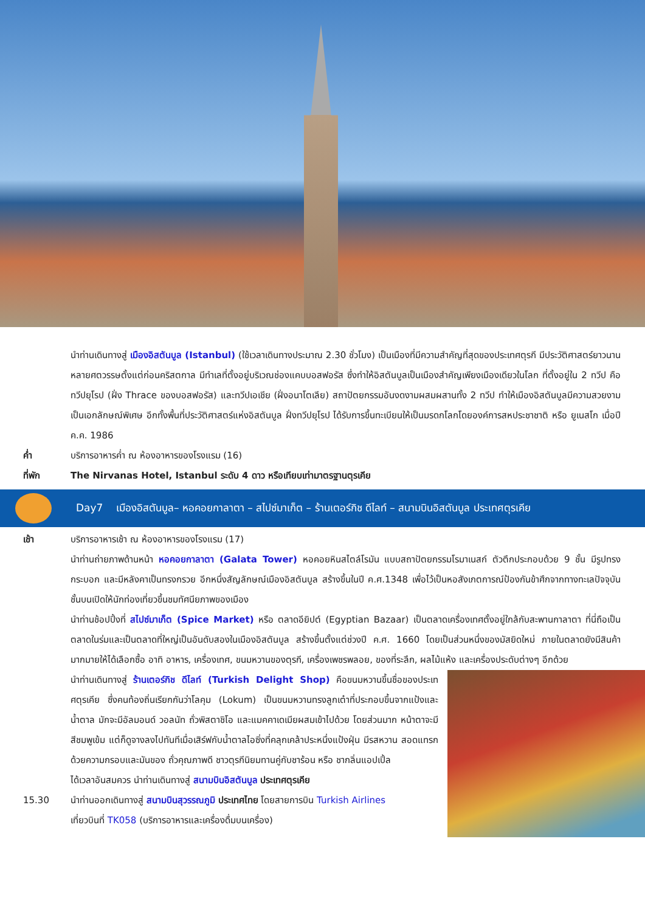นำท่านเดินทางสู่ เมืองอิสตันบูล (Istanbul) (ใช้เวลาเดินทางประมาณ 2.30 ชั่วโมง) เป็นเมืองที่มีความสำคัญที่สุดของประเทศตุรกี มีประวัติศาสตร์ยาวนานหลายศตวรรษตั้งแต่ก่อนคริสตกาล มีทำเลที่ตั้งอยู่บริเวณช่องแคบบอสฟอรัส ซึ่งทำให้อิสตันบูลเป็นเมืองสำคัญเพียงเมืองเดียวในโลก ที่ตั้งอยู่ใน 2 ทวีป คือ ทวีปยุโรป (ฝั่ง Thrace ของบอสฟอรัส) และทวีปเอเชีย (ฝั่งอนาโตเลีย) สถาปัตยกรรมอันงดงามผสมผสานทั้ง 2 ทวีป ทำให้เมืองอิสตันบูลมีความสวยงามเป็นเอกลักษณ์พิเศษ อีกทั้งพื้นที่ประวัติศาสตร์แห่งอิสตันบูล ฝั่งทวีปยุโรป ได้รับการขึ้นทะเบียนให้เป็นมรดกโลกโดยองค์การสหประชาชาติ หรือ ยูเนสโก เมื่อปี ค.ค. 1986
ค่ำ บริการอาหารค่ำ ณ ห้องอาหารของโรงแรม (16)
ที่พัก The Nirvanas Hotel, Istanbul ระดับ 4 ดาว หรือเทียบเท่ามาตรฐานตุรเคีย
Day7 เมืองอิสตันบูล– หอคอยกาลาตา – สไปซ์มาเก็ต – ร้านเตอร์กิช ดีไลท์ – สนามบินอิสตันบูล ประเทศตุรเคีย
เช้า บริการอาหารเช้า ณ ห้องอาหารของโรงแรม (17)
นำท่านถ่ายภาพด้านหน้า หอคอยกาลาตา (Galata Tower) หอคอยหินสไตล์โรมัน แบบสถาปัตยกรรมโรมาเนสก์ ตัวตึกประกอบด้วย 9 ชั้น มีรูปทรงกระบอก และมีหลังคาเป็นทรงกรวย อีกหนึ่งสัญลักษณ์เมืองอิสตันบูล สร้างขึ้นในปี ค.ศ.1348 เพื่อไว้เป็นหอสังเกตการณ์ป้องกันข้าศึกจากทางทะเลปัจจุบันชั้นบนเปิดให้นักท่องเที่ยวขึ้นชมทัศนียภาพของเมือง
นำท่านช้อปปิ้งที่ สไปซ์มาเก็ต (Spice Market) หรือ ตลาดอียิปต์ (Egyptian Bazaar) เป็นตลาดเครื่องเทศตั้งอยู่ใกล้กับสะพานกาลาตา ที่นี่ถือเป็นตลาดในร่มและเป็นตลาดที่ใหญ่เป็นอันดับสองในเมืองอิสตันบูล สร้างขึ้นตั้งแต่ช่วงปี ค.ศ. 1660 โดยเป็นส่วนหนึ่งของมัสยิดใหม่ ภายในตลาดยังมีสินค้ามากมายให้ได้เลือกซื้อ อาทิ อาหาร, เครื่องเทศ, ขนมหวานของตุรกี, เครื่องเพชรพลอย, ของที่ระลึก, ผลไม้แห้ง และเครื่องประดับต่างๆ อีกด้วย
นำท่านเดินทางสู่ ร้านเตอร์กิช ดีไลท์ (Turkish Delight Shop) คือขนมหวานขึ้นชื่อของประเทศตุรเคีย ซึ่งคนท้องถิ่นเรียกกันว่าโลคุม (Lokum) เป็นขนมหวานทรงลูกเต๋าที่ประกอบขึ้นจากแป้งและน้ำตาล มักจะมีอัลมอนด์ วอลนัท ถั่วพิสตาชิโอ และแมคคาเดเมียผสมเข้าไปด้วย โดยส่วนมาก หน้าตาจะมีสีชมพูเข้ม แต่ก็ดูจางลงไปทันทีเมื่อเสิร์ฟกับน้ำตาลไอซิ่งที่คลุกเคล้าประหนึ่งแป้งฝุ่น มีรสหวาน สอดแทรกด้วยความกรอบและมันของ ถั่วคุณภาพดี ชาวตุรกีนิยมทานคู่กับชาร้อน หรือ ชากลิ่นแอปเปิ้ล
ได้เวลาอันสมควร นำท่านเดินทางสู่ สนามบินอิสตันบูล ประเทศตุรเคีย
15.30 นำท่านออกเดินทางสู่ สนามบินสุวรรณภูมิ ประเทศไทย โดยสายการบิน Turkish Airlines
เที่ยวบินที่ TK058 (บริการอาหารและเครื่องดื่มบนเครื่อง)